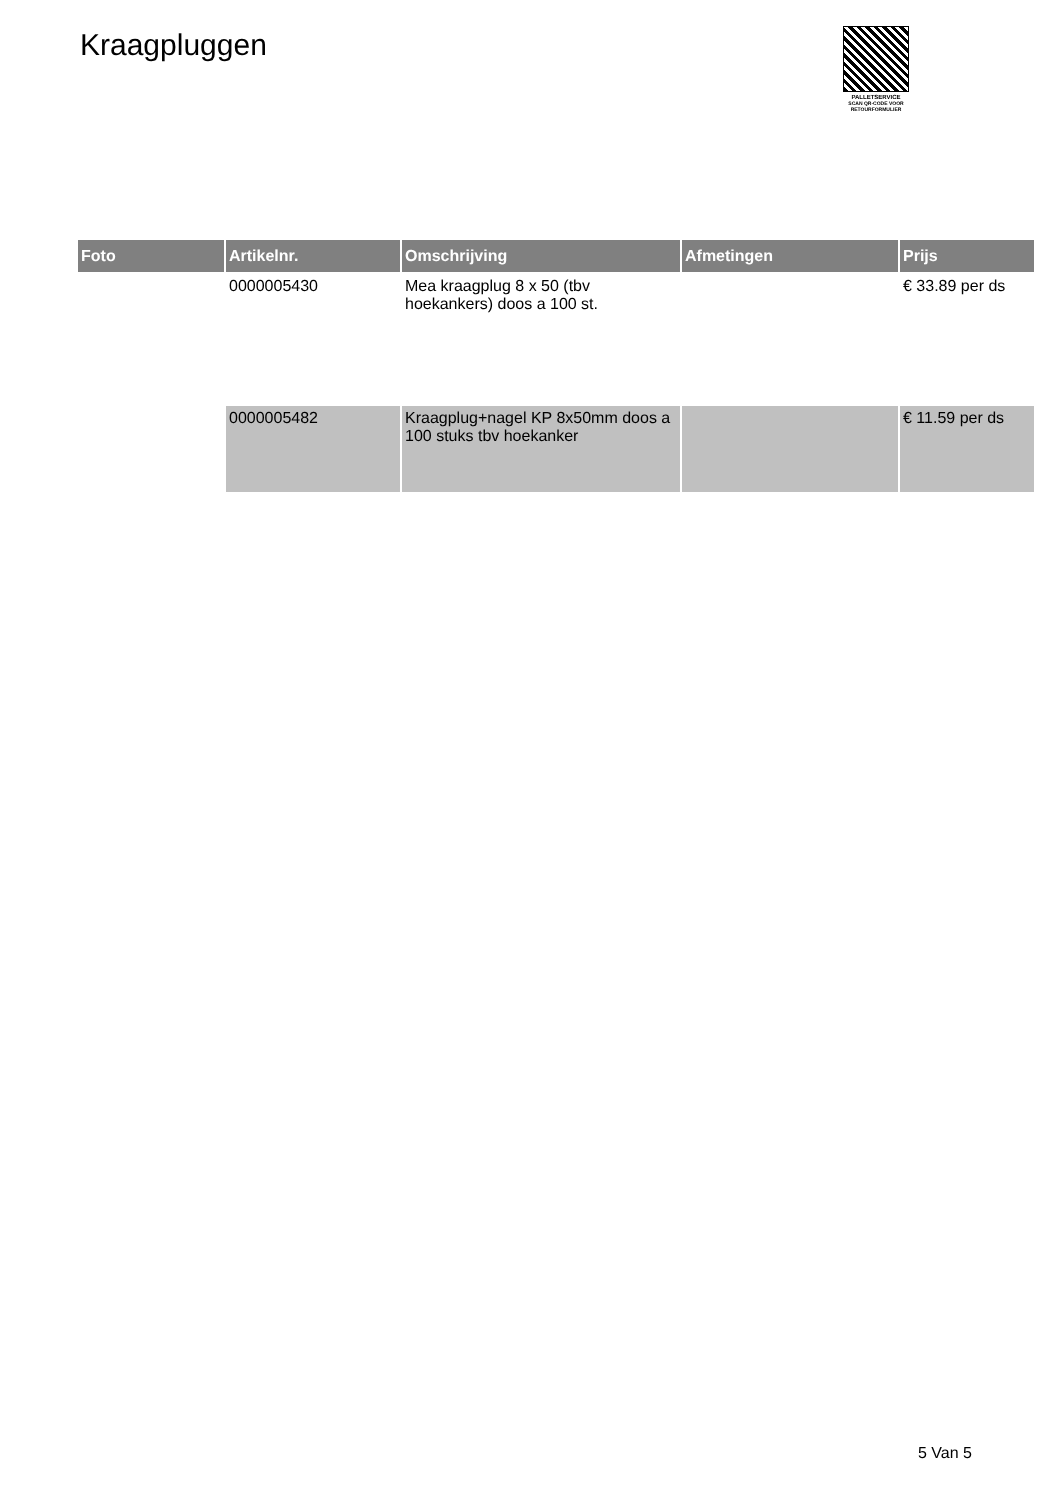Kraagpluggen
PALLETSERVICE
SCAN QR-CODE VOOR RETOURFORMULIER
| Foto | Artikelnr. | Omschrijving | Afmetingen | Prijs |
| --- | --- | --- | --- | --- |
| | 0000005430 | Mea kraagplug 8 x 50 (tbv hoekankers) doos a 100 st. | | € 33.89 per ds |
| | 0000005482 | Kraagplug+nagel KP 8x50mm doos a 100 stuks tbv hoekanker | | € 11.59 per ds |
5 Van 5